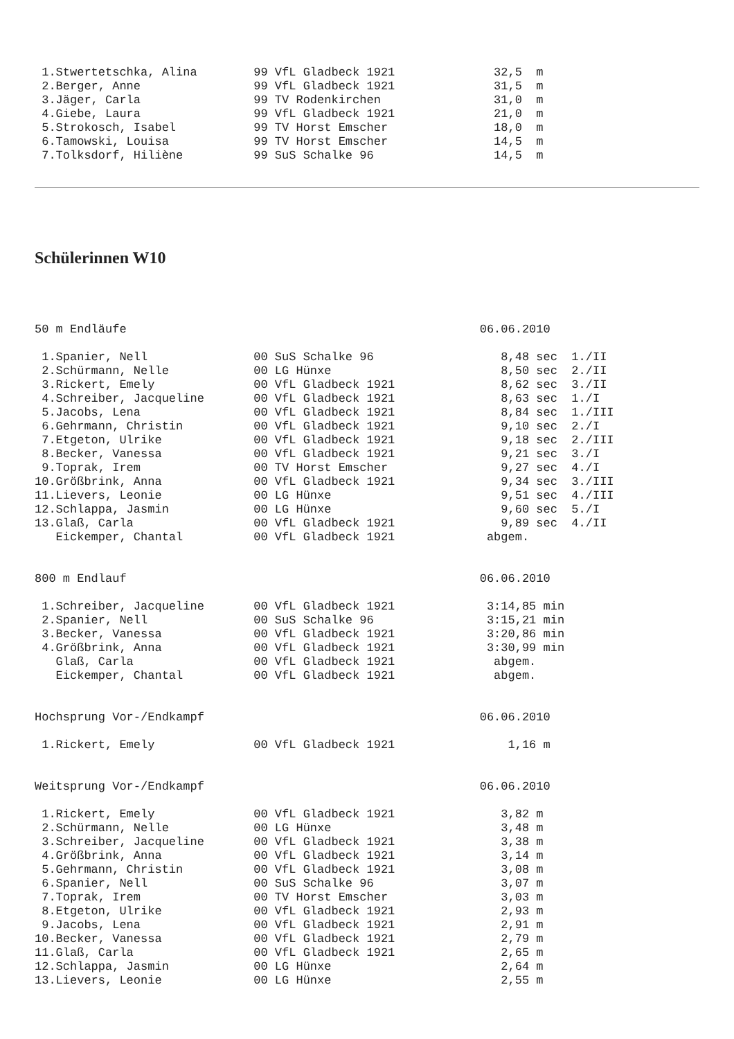1.Stwertetschka, Alina        99 VfL Gladbeck 1921              32,5  m
 2.Berger, Anne                99 VfL Gladbeck 1921              31,5  m
 3.Jäger, Carla                99 TV Rodenkirchen                31,0  m
 4.Giebe, Laura                99 VfL Gladbeck 1921              21,0  m
 5.Strokosch, Isabel           99 TV Horst Emscher               18,0  m
 6.Tamowski, Louisa            99 TV Horst Emscher               14,5  m
 7.Tolksdorf, Hiliène          99 SuS Schalke 96                 14,5  m
Schülerinnen W10
50 m Endläufe                                                  06.06.2010

 1.Spanier, Nell               00 SuS Schalke 96                  8,48 sec  1./II
 2.Schürmann, Nelle            00 LG Hünxe                        8,50 sec  2./II
 3.Rickert, Emely              00 VfL Gladbeck 1921               8,62 sec  3./II
 4.Schreiber, Jacqueline       00 VfL Gladbeck 1921               8,63 sec  1./I
 5.Jacobs, Lena                00 VfL Gladbeck 1921               8,84 sec  1./III
 6.Gehrmann, Christin          00 VfL Gladbeck 1921               9,10 sec  2./I
 7.Etgeton, Ulrike             00 VfL Gladbeck 1921               9,18 sec  2./III
 8.Becker, Vanessa             00 VfL Gladbeck 1921               9,21 sec  3./I
 9.Toprak, Irem                00 TV Horst Emscher                9,27 sec  4./I
10.Größbrink, Anna             00 VfL Gladbeck 1921               9,34 sec  3./III
11.Lievers, Leonie             00 LG Hünxe                        9,51 sec  4./III
12.Schlappa, Jasmin            00 LG Hünxe                        9,60 sec  5./I
13.Glaß, Carla                 00 VfL Gladbeck 1921               9,89 sec  4./II
   Eickemper, Chantal          00 VfL Gladbeck 1921             abgem.
800 m Endlauf                                                  06.06.2010

 1.Schreiber, Jacqueline       00 VfL Gladbeck 1921             3:14,85 min
 2.Spanier, Nell               00 SuS Schalke 96                3:15,21 min
 3.Becker, Vanessa             00 VfL Gladbeck 1921             3:20,86 min
 4.Größbrink, Anna             00 VfL Gladbeck 1921             3:30,99 min
   Glaß, Carla                 00 VfL Gladbeck 1921              abgem.
   Eickemper, Chantal          00 VfL Gladbeck 1921              abgem.
Hochsprung Vor-/Endkampf                                       06.06.2010

 1.Rickert, Emely              00 VfL Gladbeck 1921                1,16 m
Weitsprung Vor-/Endkampf                                       06.06.2010

 1.Rickert, Emely              00 VfL Gladbeck 1921               3,82 m
 2.Schürmann, Nelle            00 LG Hünxe                        3,48 m
 3.Schreiber, Jacqueline       00 VfL Gladbeck 1921               3,38 m
 4.Größbrink, Anna             00 VfL Gladbeck 1921               3,14 m
 5.Gehrmann, Christin          00 VfL Gladbeck 1921               3,08 m
 6.Spanier, Nell               00 SuS Schalke 96                  3,07 m
 7.Toprak, Irem                00 TV Horst Emscher                3,03 m
 8.Etgeton, Ulrike             00 VfL Gladbeck 1921               2,93 m
 9.Jacobs, Lena                00 VfL Gladbeck 1921               2,91 m
10.Becker, Vanessa             00 VfL Gladbeck 1921               2,79 m
11.Glaß, Carla                 00 VfL Gladbeck 1921               2,65 m
12.Schlappa, Jasmin            00 LG Hünxe                        2,64 m
13.Lievers, Leonie             00 LG Hünxe                        2,55 m